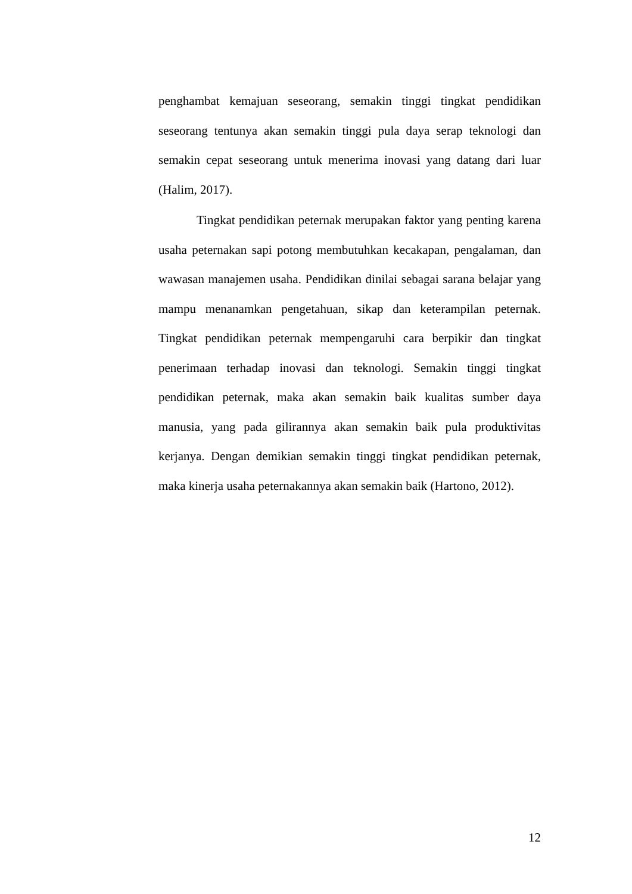penghambat kemajuan seseorang, semakin tinggi tingkat pendidikan seseorang tentunya akan semakin tinggi pula daya serap teknologi dan semakin cepat seseorang untuk menerima inovasi yang datang dari luar (Halim, 2017).
Tingkat pendidikan peternak merupakan faktor yang penting karena usaha peternakan sapi potong membutuhkan kecakapan, pengalaman, dan wawasan manajemen usaha. Pendidikan dinilai sebagai sarana belajar yang mampu menanamkan pengetahuan, sikap dan keterampilan peternak. Tingkat pendidikan peternak mempengaruhi cara berpikir dan tingkat penerimaan terhadap inovasi dan teknologi. Semakin tinggi tingkat pendidikan peternak, maka akan semakin baik kualitas sumber daya manusia, yang pada gilirannya akan semakin baik pula produktivitas kerjanya. Dengan demikian semakin tinggi tingkat pendidikan peternak, maka kinerja usaha peternakannya akan semakin baik (Hartono, 2012).
12